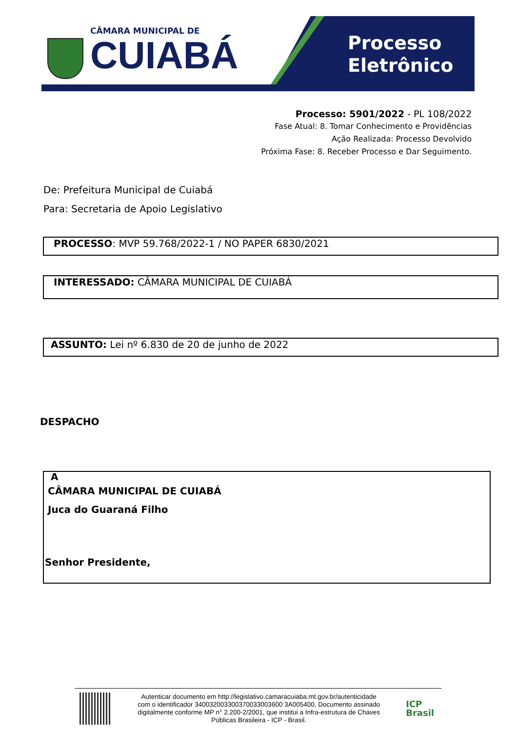CÂMARA MUNICIPAL DE
CUIABÁ
Processo
Eletrônico
Processo: 5901/2022 - PL 108/2022
Fase Atual: 8. Tomar Conhecimento e Providências
Ação Realizada: Processo Devolvido
Próxima Fase: 8. Receber Processo e Dar Seguimento.
De: Prefeitura Municipal de Cuiabá
Para: Secretaria de Apoio Legislativo
PROCESSO: MVP 59.768/2022-1 / NO PAPER 6830/2021
INTERESSADO: CÂMARA MUNICIPAL DE CUIABÁ
ASSUNTO: Lei nº 6.830 de 20 de junho de 2022
DESPACHO
A
CÂMARA MUNICIPAL DE CUIABÁ
Juca do Guaraná Filho
Senhor Presidente,
Autenticar documento em http://legislativo.camaracuiaba.mt.gov.br/autenticidade
com o identificador 340032003300370033003600 3A005400, Documento assinado
digitalmente conforme MP n° 2.200-2/2001, que institui a Infra-estrutura de Chaves
Públicas Brasileira - ICP - Brasil.
ICP
Brasil